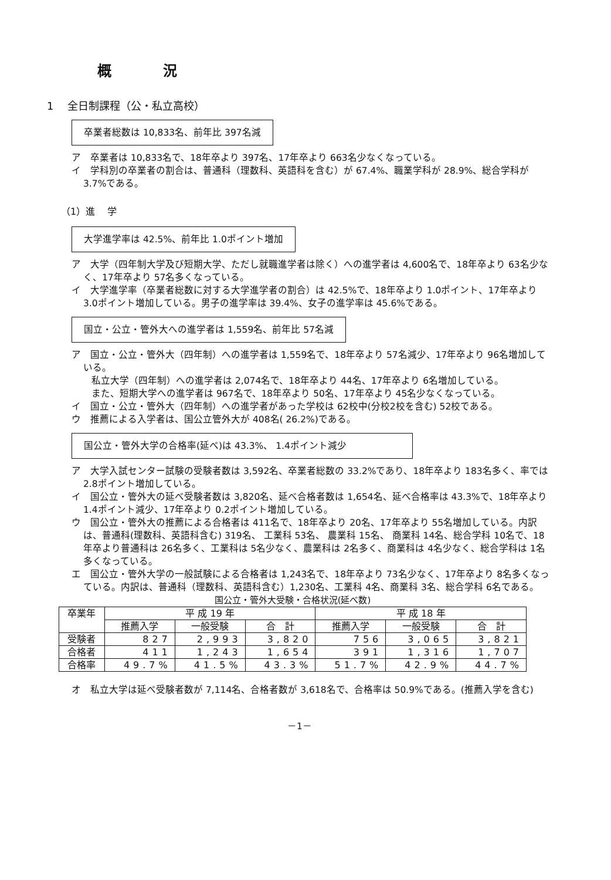概 況
1　 全日制課程（公・私立高校）
卒業者総数は 10,833名、前年比 397名減
ア　卒業者は 10,833名で、18年卒より 397名、17年卒より 663名少なくなっている。
イ　学科別の卒業者の割合は、普通科（理数科、英語科を含む）が 67.4%、職業学科が 28.9%、総合学科が 3.7%である。
（1）進　 学
大学進学率は 42.5%、前年比 1.0ポイント増加
ア　大学（四年制大学及び短期大学、ただし就職進学者は除く）への進学者は 4,600名で、18年卒より 63名少なく、17年卒より 57名多くなっている。
イ　大学進学率（卒業者総数に対する大学進学者の割合）は 42.5%で、18年卒より 1.0ポイント、17年卒より 3.0ポイント増加している。男子の進学率は 39.4%、女子の進学率は 45.6%である。
国立・公立・管外大への進学者は 1,559名、前年比 57名減
ア　国立・公立・管外大（四年制）への進学者は 1,559名で、18年卒より 57名減少、17年卒より 96名増加している。
私立大学（四年制）への進学者は 2,074名で、18年卒より 44名、17年卒より 6名増加している。
また、短期大学への進学者は 967名で、18年卒より 50名、17年卒より 45名少なくなっている。
イ　国立・公立・管外大（四年制）への進学者があった学校は 62校中(分校2校を含む) 52校である。
ウ　推薦による入学者は、国公立管外大が 408名( 26.2%)である。
国公立・管外大学の合格率(延べ)は 43.3%、 1.4ポイント減少
ア　大学入試センター試験の受験者数は 3,592名、卒業者総数の 33.2%であり、18年卒より 183名多く、率では2.8ポイント増加している。
イ　国公立・管外大の延べ受験者数は 3,820名、延べ合格者数は 1,654名、延べ合格率は 43.3%で、18年卒より 1.4ポイント減少、17年卒より 0.2ポイント増加している。
ウ　国公立・管外大の推薦による合格者は 411名で、18年卒より 20名、17年卒より 55名増加している。内訳は、普通科(理数科、英語科含む) 319名、 工業科 53名、 農業科 15名、 商業科 14名、総合学科 10名で、18年卒より普通科は 26名多く、工業科は 5名少なく、農業科は 2名多く、商業科は 4名少なく、総合学科は 1名多くなっている。
エ　国公立・管外大学の一般試験による合格者は 1,243名で、18年卒より 73名少なく、17年卒より 8名多くなっている。内訳は、普通科（理数科、英語科含む）1,230名、工業科 4名、商業科 3名、総合学科 6名である。
国公立・管外大受験・合格状況(延べ数)
| 卒業年 | 平 成 19 年 | | | 平 成 18 年 | | |
| --- | --- | --- | --- | --- | --- | --- |
| | 推薦入学 | 一般受験 | 合 計 | 推薦入学 | 一般受験 | 合 計 |
| 受験者 | 827 | 2,993 | 3,820 | 756 | 3,065 | 3,821 |
| 合格者 | 411 | 1,243 | 1,654 | 391 | 1,316 | 1,707 |
| 合格率 | 49.7% | 41.5% | 43.3% | 51.7% | 42.9% | 44.7% |
オ　私立大学は延べ受験者数が 7,114名、合格者数が 3,618名で、合格率は 50.9%である。(推薦入学を含む)
－1－